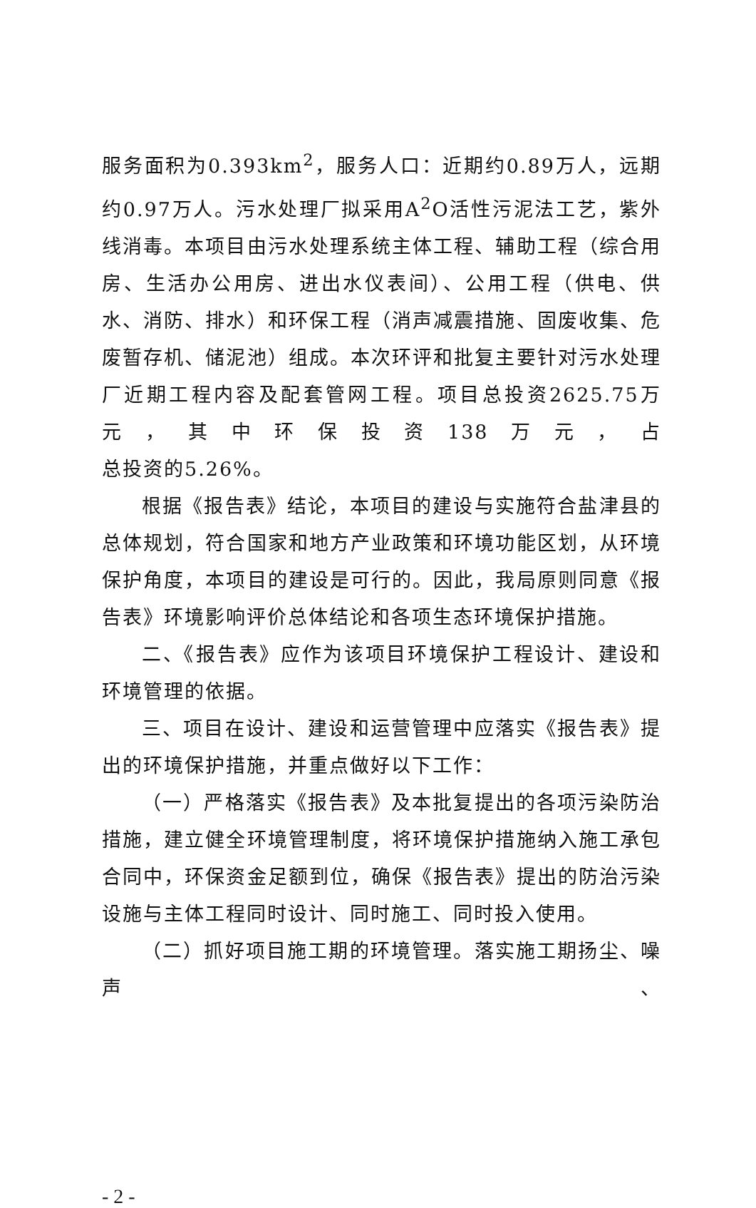服务面积为0.393km<sup>2</sup>，服务人口：近期约0.89万人，远期约0.97万人。污水处理厂拟采用A<sup>2</sup>O活性污泥法工艺，紫外线消毒。本项目由污水处理系统主体工程、辅助工程（综合用房、生活办公用房、进出水仪表间）、公用工程（供电、供水、消防、排水）和环保工程（消声减震措施、固废收集、危废暂存机、储泥池）组成。本次环评和批复主要针对污水处理厂近期工程内容及配套管网工程。项目总投资2625.75万元，其中环保投资138万元，占
总投资的5.26%。
根据《报告表》结论，本项目的建设与实施符合盐津县的总体规划，符合国家和地方产业政策和环境功能区划，从环境保护角度，本项目的建设是可行的。因此，我局原则同意《报告表》环境影响评价总体结论和各项生态环境保护措施。
二、《报告表》应作为该项目环境保护工程设计、建设和环境管理的依据。
三、项目在设计、建设和运营管理中应落实《报告表》提出的环境保护措施，并重点做好以下工作：
（一）严格落实《报告表》及本批复提出的各项污染防治措施，建立健全环境管理制度，将环境保护措施纳入施工承包合同中，环保资金足额到位，确保《报告表》提出的防治污染设施与主体工程同时设计、同时施工、同时投入使用。
（二）抓好项目施工期的环境管理。落实施工期扬尘、噪声、
- 2 -